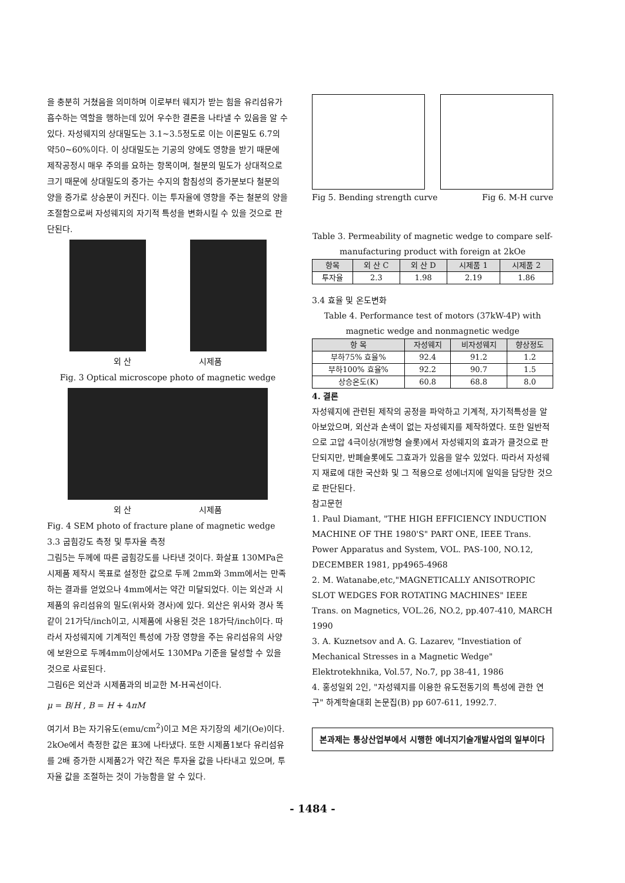을 충분히 거쳤음을 의미하며 이로부터 웨지가 받는 힘을 유리섬유가 흡수하는 역할을 행하는데 있어 우수한 결론을 나타낼 수 있음을 알 수 있다. 자성웨지의 상대밀도는 3.1~3.5정도로 이는 이론밀도 6.7의 약50~60%이다. 이 상대밀도는 기공의 양에도 영향을 받기 때문에 제작공정시 매우 주의를 요하는 항목이며, 철분의 밀도가 상대적으로 크기 때문에 상대밀도의 증가는 수지의 함침성의 증가분보다 철분의 양을 증가로 상승분이 커진다. 이는 투자율에 영향을 주는 철분의 양을 조절함으로써 자성웨지의 자기적 특성을 변화시킬 수 있을 것으로 판단된다.
외 산 시제품
Fig. 3 Optical microscope photo of magnetic wedge
외 산 시제품
Fig. 4 SEM photo of fracture plane of magnetic wedge
3.3 굽힘강도 측정 및 투자율 측정
그림5는 두께에 따른 굽힘강도를 나타낸 것이다. 화살표 130MPa은 시제품 제작시 목표로 설정한 값으로 두께 2mm와 3mm에서는 만족하는 결과를 얻었으나 4mm에서는 약간 미달되었다. 이는 외산과 시제품의 유리섬유의 밀도(위사와 경사)에 있다. 외산은 위사와 경사 똑같이 21가닥/inch이고, 시제품에 사용된 것은 18가닥/inch이다. 따라서 자성웨지에 기계적인 특성에 가장 영향을 주는 유리섬유의 사양에 보완으로 두께4mm이상에서도 130MPa 기준을 달성할 수 있을 것으로 사료된다.
그림6은 외산과 시제품과의 비교한 M-H곡선이다.
μ = B/H , B = H + 4πM
여기서 B는 자기유도(emu/cm<sup>2</sup>)이고 M은 자기장의 세기(Oe)이다. 2kOe에서 측정한 값은 표3에 나타냈다. 또한 시제품1보다 유리섬유를 2배 증가한 시제품2가 약간 적은 투자율 값을 나타내고 있으며, 투자율 값을 조절하는 것이 가능함을 알 수 있다.
Fig 5. Bending strength curve Fig 6. M-H curve
Table 3. Permeability of magnetic wedge to compare self-manufacturing product with foreign at 2kOe
| 항목 | 외 산 C | 외 산 D | 시제품 1 | 시제품 2 |
| --- | --- | --- | --- | --- |
| 투자율 | 2.3 | 1.98 | 2.19 | 1.86 |
3.4 효율 및 온도변화
Table 4. Performance test of motors (37kW-4P) with magnetic wedge and nonmagnetic wedge
| 항 목 | 자성웨지 | 비자성웨지 | 향상정도 |
| --- | --- | --- | --- |
| 부하75% 효율% | 92.4 | 91.2 | 1.2 |
| 부하100% 효율% | 92.2 | 90.7 | 1.5 |
| 상승온도(K) | 60.8 | 68.8 | 8.0 |
4. 결론
자성웨지에 관련된 제작의 공정을 파악하고 기계적, 자기적특성을 알아보았으며, 외산과 손색이 없는 자성웨지를 제작하였다. 또한 일반적으로 고압 4극이상(개방형 슬롯)에서 자성웨지의 효과가 클것으로 판단되지만, 반폐슬롯에도 그효과가 있음을 알수 있었다. 따라서 자성웨지 재료에 대한 국산화 및 그 적용으로 성에너지에 일익을 담당한 것으로 판단된다.
참고문헌
1. Paul Diamant, "THE HIGH EFFICIENCY INDUCTION MACHINE OF THE 1980'S" PART ONE, IEEE Trans. Power Apparatus and System, VOL. PAS-100, NO.12, DECEMBER 1981, pp4965-4968
2. M. Watanabe,etc,"MAGNETICALLY ANISOTROPIC SLOT WEDGES FOR ROTATING MACHINES" IEEE Trans. on Magnetics, VOL.26, NO.2, pp.407-410, MARCH 1990
3. A. Kuznetsov and A. G. Lazarev, "Investiation of Mechanical Stresses in a Magnetic Wedge" Elektrotekhnika, Vol.57, No.7, pp 38-41, 1986
4. 홍성일외 2인, "자성웨지를 이용한 유도전동기의 특성에 관한 연구" 하계학술대회 논문집(B) pp 607-611, 1992.7.
본과제는 통상산업부에서 시행한 에너지기술개발사업의 일부이다
- 1484 -